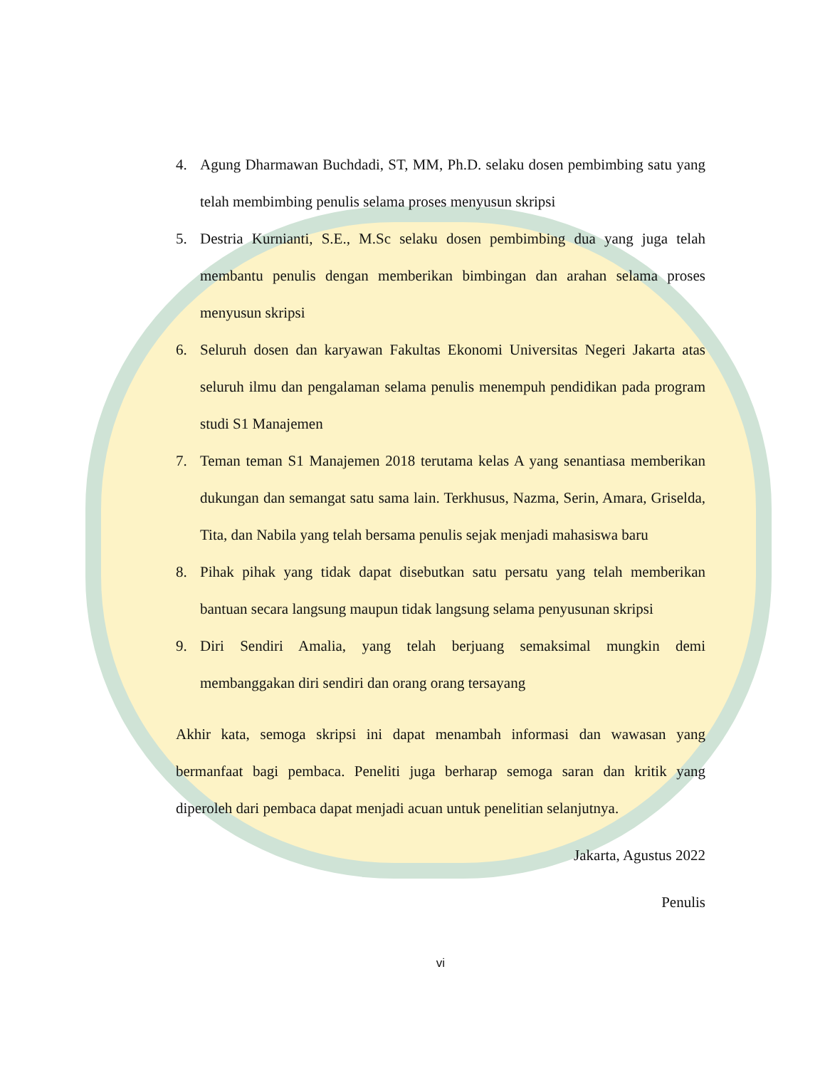4. Agung Dharmawan Buchdadi, ST, MM, Ph.D. selaku dosen pembimbing satu yang telah membimbing penulis selama proses menyusun skripsi
5. Destria Kurnianti, S.E., M.Sc selaku dosen pembimbing dua yang juga telah membantu penulis dengan memberikan bimbingan dan arahan selama proses menyusun skripsi
6. Seluruh dosen dan karyawan Fakultas Ekonomi Universitas Negeri Jakarta atas seluruh ilmu dan pengalaman selama penulis menempuh pendidikan pada program studi S1 Manajemen
7. Teman teman S1 Manajemen 2018 terutama kelas A yang senantiasa memberikan dukungan dan semangat satu sama lain. Terkhusus, Nazma, Serin, Amara, Griselda, Tita, dan Nabila yang telah bersama penulis sejak menjadi mahasiswa baru
8. Pihak pihak yang tidak dapat disebutkan satu persatu yang telah memberikan bantuan secara langsung maupun tidak langsung selama penyusunan skripsi
9. Diri Sendiri Amalia, yang telah berjuang semaksimal mungkin demi membanggakan diri sendiri dan orang orang tersayang
Akhir kata, semoga skripsi ini dapat menambah informasi dan wawasan yang bermanfaat bagi pembaca. Peneliti juga berharap semoga saran dan kritik yang diperoleh dari pembaca dapat menjadi acuan untuk penelitian selanjutnya.
Jakarta, Agustus 2022
Penulis
vi